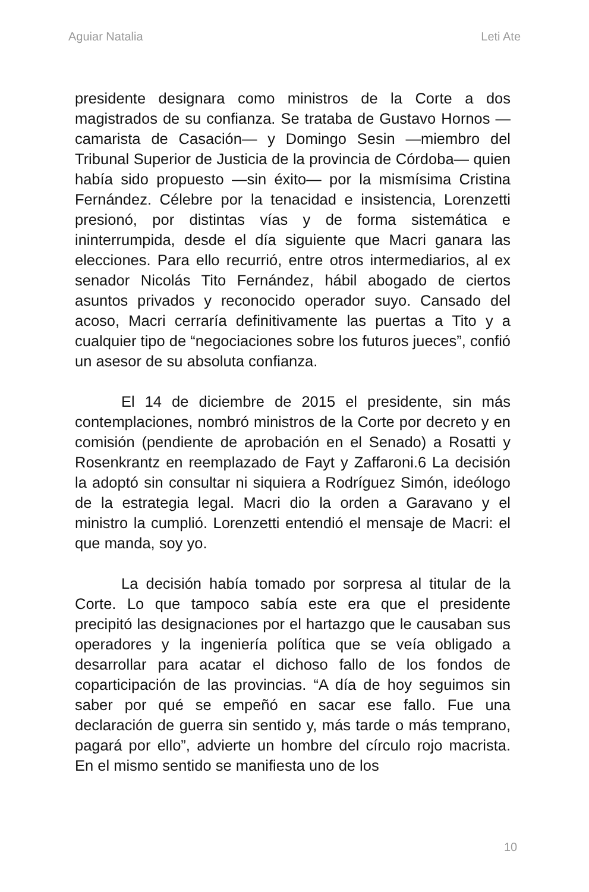Aguiar Natalia Leti Ate
presidente designara como ministros de la Corte a dos magistrados de su confianza. Se trataba de Gustavo Hornos —camarista de Casación— y Domingo Sesin —miembro del Tribunal Superior de Justicia de la provincia de Córdoba— quien había sido propuesto —sin éxito— por la mismísima Cristina Fernández. Célebre por la tenacidad e insistencia, Lorenzetti presionó, por distintas vías y de forma sistemática e ininterrumpida, desde el día siguiente que Macri ganara las elecciones. Para ello recurrió, entre otros intermediarios, al ex senador Nicolás Tito Fernández, hábil abogado de ciertos asuntos privados y reconocido operador suyo. Cansado del acoso, Macri cerraría definitivamente las puertas a Tito y a cualquier tipo de “negociaciones sobre los futuros jueces”, confió un asesor de su absoluta confianza.
El 14 de diciembre de 2015 el presidente, sin más contemplaciones, nombró ministros de la Corte por decreto y en comisión (pendiente de aprobación en el Senado) a Rosatti y Rosenkrantz en reemplazado de Fayt y Zaffaroni.6 La decisión la adoptó sin consultar ni siquiera a Rodríguez Simón, ideólogo de la estrategia legal. Macri dio la orden a Garavano y el ministro la cumplió. Lorenzetti entendió el mensaje de Macri: el que manda, soy yo.
La decisión había tomado por sorpresa al titular de la Corte. Lo que tampoco sabía este era que el presidente precipitó las designaciones por el hartazgo que le causaban sus operadores y la ingeniería política que se veía obligado a desarrollar para acatar el dichoso fallo de los fondos de coparticipación de las provincias. “A día de hoy seguimos sin saber por qué se empeñó en sacar ese fallo. Fue una declaración de guerra sin sentido y, más tarde o más temprano, pagará por ello”, advierte un hombre del círculo rojo macrista. En el mismo sentido se manifiesta uno de los
10